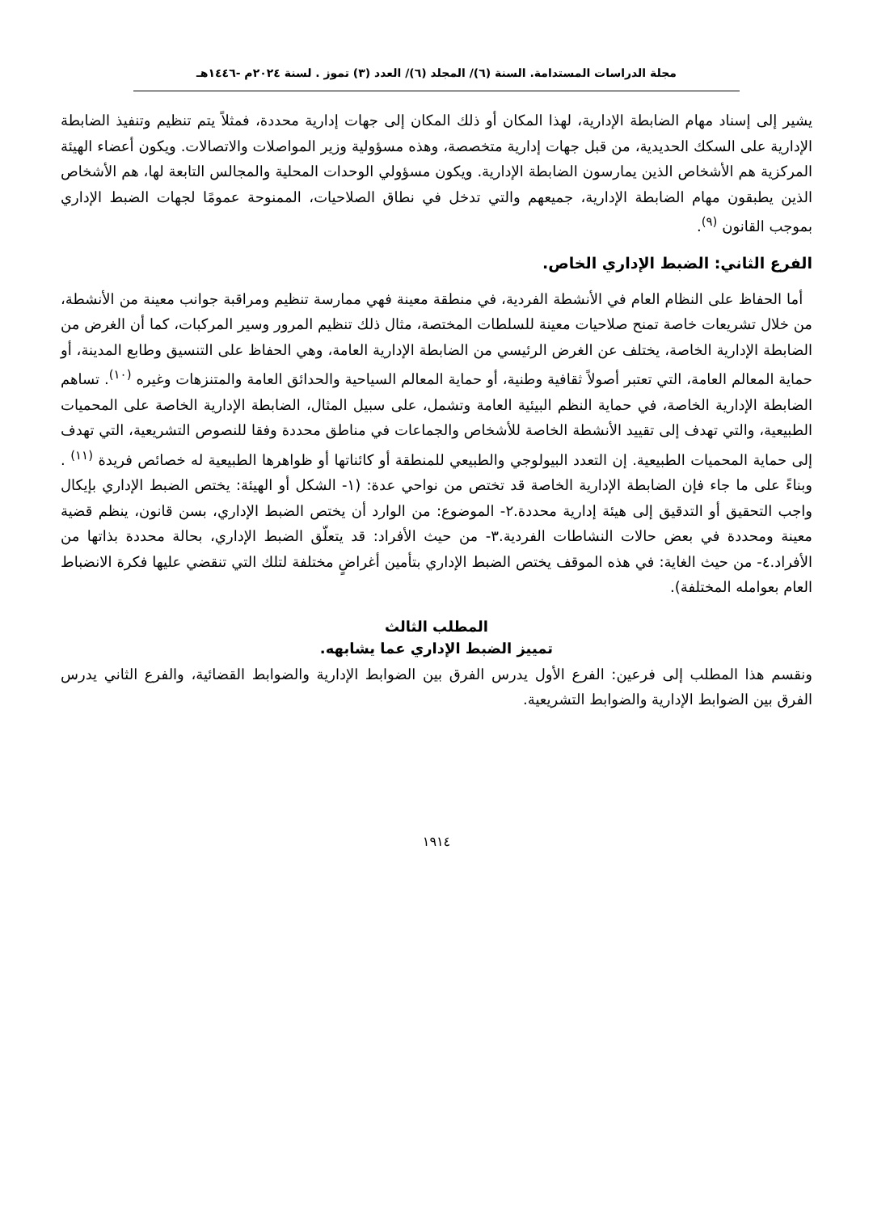مجلة الدراسات المستدامة. السنة (٦)/ المجلد (٦)/ العدد (٣) تموز . لسنة ٢٠٢٤م -١٤٤٦هـ
يشير إلى إسناد مهام الضابطة الإدارية، لهذا المكان أو ذلك المكان إلى جهات إدارية محددة، فمثلاً يتم تنظيم وتنفيذ الضابطة الإدارية على السكك الحديدية، من قبل جهات إدارية متخصصة، وهذه مسؤولية وزير المواصلات والاتصالات. ويكون أعضاء الهيئة المركزية هم الأشخاص الذين يمارسون الضابطة الإدارية. ويكون مسؤولي الوحدات المحلية والمجالس التابعة لها، هم الأشخاص الذين يطبقون مهام الضابطة الإدارية، جميعهم والتي تدخل في نطاق الصلاحيات، الممنوحة عمومًا لجهات الضبط الإداري بموجب القانون <sup>(٩)</sup>.
الفرع الثاني: الضبط الإداري الخاص.
أما الحفاظ على النظام العام في الأنشطة الفردية، في منطقة معينة فهي ممارسة تنظيم ومراقبة جوانب معينة من الأنشطة، من خلال تشريعات خاصة تمنح صلاحيات معينة للسلطات المختصة، مثال ذلك تنظيم المرور وسير المركبات، كما أن الغرض من الضابطة الإدارية الخاصة، يختلف عن الغرض الرئيسي من الضابطة الإدارية العامة، وهي الحفاظ على التنسيق وطابع المدينة، أو حماية المعالم العامة، التي تعتبر أصولاً ثقافية وطنية، أو حماية المعالم السياحية والحدائق العامة والمتنزهات وغيره <sup>(١٠)</sup>. تساهم الضابطة الإدارية الخاصة، في حماية النظم البيئية العامة وتشمل، على سبيل المثال، الضابطة الإدارية الخاصة على المحميات الطبيعية، والتي تهدف إلى تقييد الأنشطة الخاصة للأشخاص والجماعات في مناطق محددة وفقا للنصوص التشريعية، التي تهدف إلى حماية المحميات الطبيعية. إن التعدد البيولوجي والطبيعي للمنطقة أو كائناتها أو ظواهرها الطبيعية له خصائص فريدة <sup>(١١)</sup> . وبناءً على ما جاء فإن الضابطة الإدارية الخاصة قد تختص من نواحي عدة: (١- الشكل أو الهيئة: يختص الضبط الإداري بإيكال واجب التحقيق أو التدقيق إلى هيئة إدارية محددة.٢- الموضوع: من الوارد أن يختص الضبط الإداري، بسن قانون، ينظم قضية معينة ومحددة في بعض حالات النشاطات الفردية.٣- من حيث الأفراد: قد يتعلّق الضبط الإداري، بحالة محددة بذاتها من الأفراد.٤- من حيث الغاية: في هذه الموقف يختص الضبط الإداري بتأمين أغراضٍ مختلفة لتلك التي تنقضي عليها فكرة الانضباط العام بعوامله المختلفة).
المطلب الثالث
تمييز الضبط الإداري عما يشابهه.
ونقسم هذا المطلب إلى فرعين: الفرع الأول يدرس الفرق بين الضوابط الإدارية والضوابط القضائية، والفرع الثاني يدرس الفرق بين الضوابط الإدارية والضوابط التشريعية.
١٩١٤